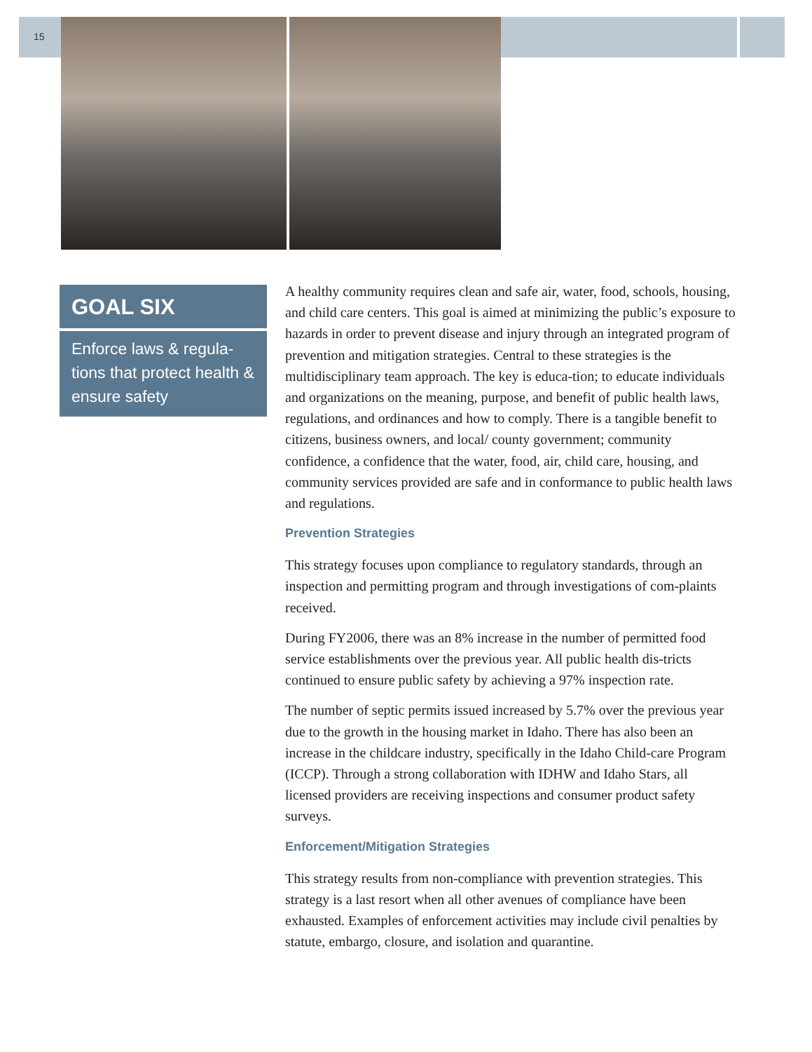15
GOAL SIX
Enforce laws & regula-tions that protect health & ensure safety
A healthy community requires clean and safe air, water, food, schools, housing, and child care centers. This goal is aimed at minimizing the public’s exposure to hazards in order to prevent disease and injury through an integrated program of prevention and mitigation strategies. Central to these strategies is the multidisciplinary team approach. The key is educa-tion; to educate individuals and organizations on the meaning, purpose, and benefit of public health laws, regulations, and ordinances and how to comply. There is a tangible benefit to citizens, business owners, and local/ county government; community confidence, a confidence that the water, food, air, child care, housing, and community services provided are safe and in conformance to public health laws and regulations.
Prevention Strategies
This strategy focuses upon compliance to regulatory standards, through an inspection and permitting program and through investigations of com-plaints received.
During FY2006, there was an 8% increase in the number of permitted food service establishments over the previous year. All public health dis-tricts continued to ensure public safety by achieving a 97% inspection rate.
The number of septic permits issued increased by 5.7% over the previous year due to the growth in the housing market in Idaho. There has also been an increase in the childcare industry, specifically in the Idaho Child-care Program (ICCP). Through a strong collaboration with IDHW and Idaho Stars, all licensed providers are receiving inspections and consumer product safety surveys.
Enforcement/Mitigation Strategies
This strategy results from non-compliance with prevention strategies. This strategy is a last resort when all other avenues of compliance have been exhausted. Examples of enforcement activities may include civil penalties by statute, embargo, closure, and isolation and quarantine.